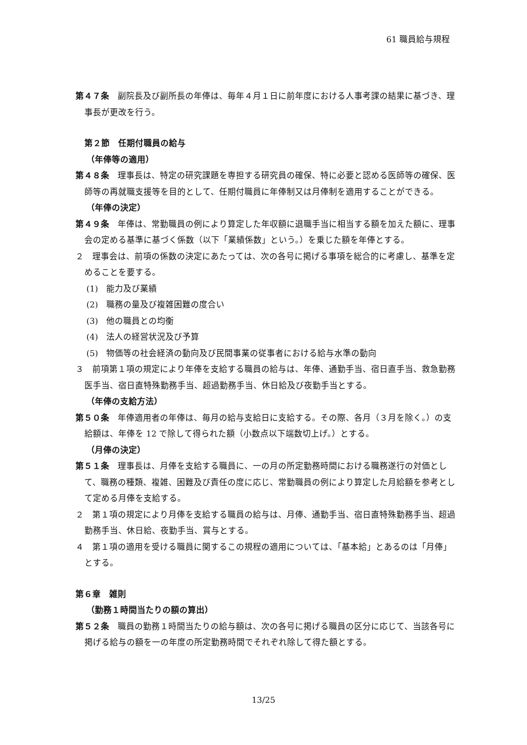61 職員給与規程
第４７条　副院長及び副所長の年俸は、毎年４月１日に前年度における人事考課の結果に基づき、理事長が更改を行う。
第２節　任期付職員の給与
（年俸等の適用）
第４８条　理事長は、特定の研究課題を専担する研究員の確保、特に必要と認める医師等の確保、医師等の再就職支援等を目的として、任期付職員に年俸制又は月俸制を適用することができる。
（年俸の決定）
第４９条　年俸は、常勤職員の例により算定した年収額に退職手当に相当する額を加えた額に、理事会の定める基準に基づく係数（以下「業績係数」という。）を乗じた額を年俸とする。
２　理事会は、前項の係数の決定にあたっては、次の各号に掲げる事項を総合的に考慮し、基準を定めることを要する。
(1)　能力及び業績
(2)　職務の量及び複雑困難の度合い
(3)　他の職員との均衡
(4)　法人の経営状況及び予算
(5)　物価等の社会経済の動向及び民間事業の従事者における給与水準の動向
３　前項第１項の規定により年俸を支給する職員の給与は、年俸、通勤手当、宿日直手当、救急勤務医手当、宿日直特殊勤務手当、超過勤務手当、休日給及び夜勤手当とする。
（年俸の支給方法）
第５０条　年俸適用者の年俸は、毎月の給与支給日に支給する。その際、各月（３月を除く。）の支給額は、年俸を 12 で除して得られた額（小数点以下端数切上げ。）とする。
（月俸の決定）
第５１条　理事長は、月俸を支給する職員に、一の月の所定勤務時間における職務遂行の対価として、職務の種類、複雑、困難及び責任の度に応じ、常勤職員の例により算定した月給額を参考として定める月俸を支給する。
２　第１項の規定により月俸を支給する職員の給与は、月俸、通勤手当、宿日直特殊勤務手当、超過勤務手当、休日給、夜勤手当、賞与とする。
４　第１項の適用を受ける職員に関するこの規程の適用については、「基本給」とあるのは「月俸」とする。
第６章　雑則
（勤務１時間当たりの額の算出）
第５２条　職員の勤務１時間当たりの給与額は、次の各号に掲げる職員の区分に応じて、当該各号に掲げる給与の額を一の年度の所定勤務時間でそれぞれ除して得た額とする。
13/25